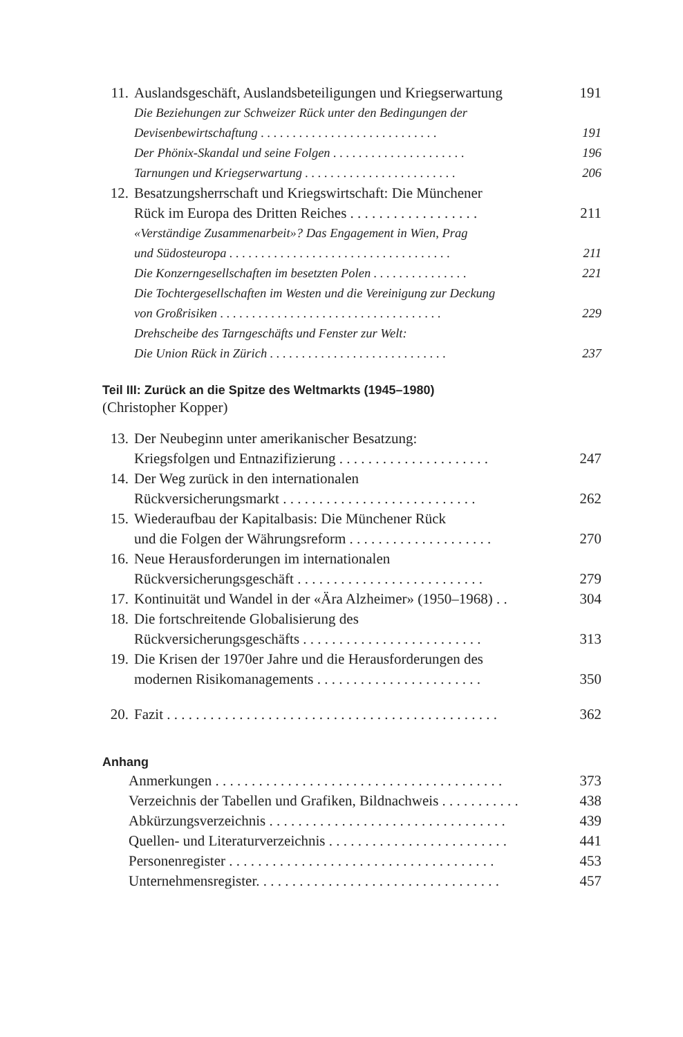11. Auslandsgeschäft, Auslandsbeteiligungen und Kriegserwartung 191
Die Beziehungen zur Schweizer Rück unter den Bedingungen der
Devisenbewirtschaftung . . . . . . . . . . . . . . . . . . . . . . . . . . . . 191
Der Phönix-Skandal und seine Folgen . . . . . . . . . . . . . . . . . . . . . 196
Tarnungen und Kriegserwartung . . . . . . . . . . . . . . . . . . . . . . . . 206
12. Besatzungsherrschaft und Kriegswirtschaft: Die Münchener
Rück im Europa des Dritten Reiches . . . . . . . . . . . . . . . . . . 211
«Verständige Zusammenarbeit»? Das Engagement in Wien, Prag
und Südosteuropa . . . . . . . . . . . . . . . . . . . . . . . . . . . . . . . . . . . 211
Die Konzerngesellschaften im besetzten Polen . . . . . . . . . . . . . . . 221
Die Tochtergesellschaften im Westen und die Vereinigung zur Deckung
von Großrisiken . . . . . . . . . . . . . . . . . . . . . . . . . . . . . . . . . . . 229
Drehscheibe des Tarngeschäfts und Fenster zur Welt:
Die Union Rück in Zürich . . . . . . . . . . . . . . . . . . . . . . . . . . . . 237
Teil III: Zurück an die Spitze des Weltmarkts (1945–1980)
(Christopher Kopper)
13. Der Neubeginn unter amerikanischer Besatzung:
Kriegsfolgen und Entnazifizierung . . . . . . . . . . . . . . . . . . . . . 247
14. Der Weg zurück in den internationalen
Rückversicherungsmarkt . . . . . . . . . . . . . . . . . . . . . . . . . . . 262
15. Wiederaufbau der Kapitalbasis: Die Münchener Rück
und die Folgen der Währungsreform . . . . . . . . . . . . . . . . . . . . 270
16. Neue Herausforderungen im internationalen
Rückversicherungsgeschäft . . . . . . . . . . . . . . . . . . . . . . . . . . 279
17. Kontinuität und Wandel in der «Ära Alzheimer» (1950–1968) . . 304
18. Die fortschreitende Globalisierung des
Rückversicherungsgeschäfts . . . . . . . . . . . . . . . . . . . . . . . . . 313
19. Die Krisen der 1970er Jahre und die Herausforderungen des
modernen Risikomanagements . . . . . . . . . . . . . . . . . . . . . . . 350
20. Fazit . . . . . . . . . . . . . . . . . . . . . . . . . . . . . . . . . . . . . . . . . . . . . . 362
Anhang
Anmerkungen . . . . . . . . . . . . . . . . . . . . . . . . . . . . . . . . . . . . . . . . 373
Verzeichnis der Tabellen und Grafiken, Bildnachweis . . . . . . . . . . . 438
Abkürzungsverzeichnis . . . . . . . . . . . . . . . . . . . . . . . . . . . . . . . . . 439
Quellen- und Literaturverzeichnis . . . . . . . . . . . . . . . . . . . . . . . . . 441
Personenregister . . . . . . . . . . . . . . . . . . . . . . . . . . . . . . . . . . . . . 453
Unternehmensregister. . . . . . . . . . . . . . . . . . . . . . . . . . . . . . . . . . 457